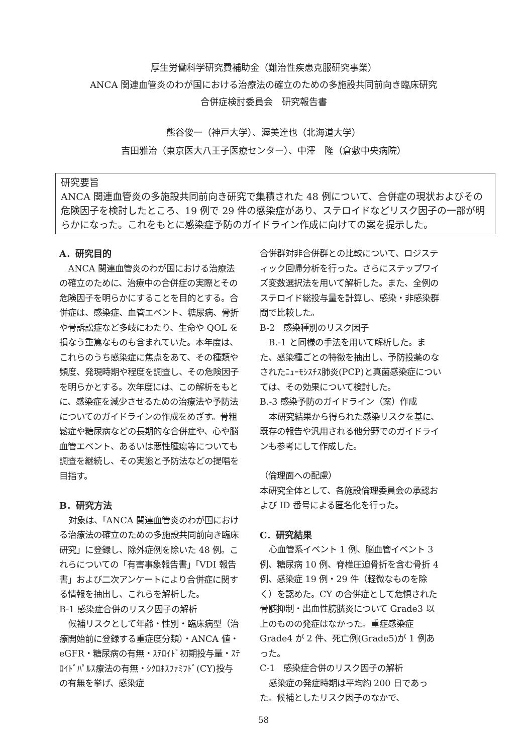厚生労働科学研究費補助金（難治性疾患克服研究事業）
ANCA 関連血管炎のわが国における治療法の確立のための多施設共同前向き臨床研究
合併症検討委員会　研究報告書
熊谷俊一（神戸大学）、渥美達也（北海道大学）
吉田雅治（東京医大八王子医療センター）、中澤　隆（倉敷中央病院）
研究要旨
ANCA 関連血管炎の多施設共同前向き研究で集積された 48 例について、合併症の現状およびその危険因子を検討したところ、19 例で 29 件の感染症があり、ステロイドなどリスク因子の一部が明らかになった。これをもとに感染症予防のガイドライン作成に向けての案を提示した。
A．研究目的
ANCA 関連血管炎のわが国における治療法の確立のために、治療中の合併症の実際とその危険因子を明らかにすることを目的とする。合併症は、感染症、血管エベント、糖尿病、骨折や骨訴訟症など多岐にわたり、生命や QOL を損なう重篤なものも含まれていた。本年度は、これらのうち感染症に焦点をあて、その種類や頻度、発現時期や程度を調査し、その危険因子を明らかとする。次年度には、この解析をもとに、感染症を減少させるための治療法や予防法についてのガイドラインの作成をめざす。骨粗鬆症や糖尿病などの長期的な合併症や、心や脳血管エベント、あるいは悪性腫瘍等についても調査を継続し、その実態と予防法などの提唱を目指す。
B．研究方法
対象は、「ANCA 関連血管炎のわが国における治療法の確立のための多施設共同前向き臨床研究」に登録し、除外症例を除いた 48 例。これらについての「有害事象報告書」「VDI 報告書」および二次アンケートにより合併症に関する情報を抽出し、これらを解析した。
B-1 感染症合併のリスク因子の解析
候補リスクとして年齢・性別・臨床病型（治療開始前に登録する重症度分類）・ANCA 値・eGFR・糖尿病の有無・ｽﾃﾛｲﾄﾞ初期投与量・ｽﾃﾛｲﾄﾞﾊﾟﾙｽ療法の有無・ｼｸﾛﾎｽﾌｧﾐﾌﾄﾞ(CY)投与の有無を挙げ、感染症
合併群対非合併群との比較について、ロジスティック回帰分析を行った。さらにステップワイズ変数選択法を用いて解析した。また、全例のステロイド総投与量を計算し、感染・非感染群間で比較した。
B-2　感染種別のリスク因子
B.-1 と同様の手法を用いて解析した。また、感染種ごとの特徴を抽出し、予防投薬のなされたﾆｭｰﾓｼｽﾁｽ肺炎(PCP)と真菌感染症については、その効果について検討した。
B.-3 感染予防のガイドライン（案）作成
本研究結果から得られた感染リスクを基に、既存の報告や汎用される他分野でのガイドラインも参考にして作成した。
（倫理面への配慮）
本研究全体として、各施設倫理委員会の承認および ID 番号による匿名化を行った。
C．研究結果
心血管系イベント 1 例、脳血管イベント 3 例、糖尿病 10 例、脊椎圧迫骨折を含む骨折 4 例、感染症 19 例・29 件（軽微なものを除く）を認めた。CY の合併症として危惧された骨髄抑制・出血性膀胱炎について Grade3 以上のものの発症はなかった。重症感染症 Grade4 が 2 件、死亡例(Grade5)が 1 例あった。
C-1　感染症合併のリスク因子の解析
感染症の発症時期は平均約 200 日であった。候補としたリスク因子のなかで、
58